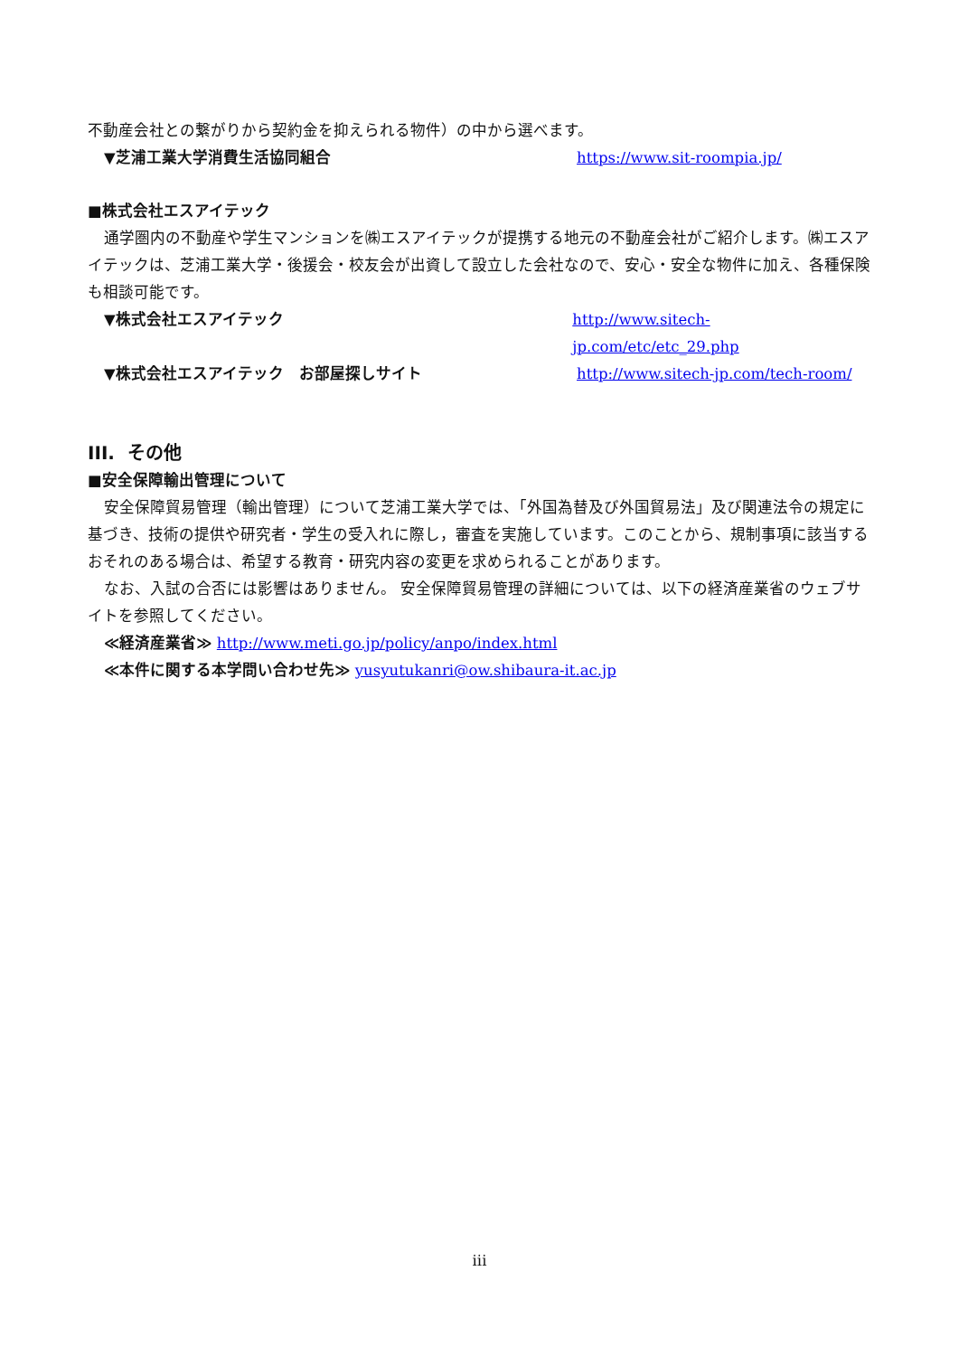不動産会社との繋がりから契約金を抑えられる物件）の中から選べます。
▼芝浦工業大学消費生活協同組合 https://www.sit-roompia.jp/
■株式会社エスアイテック
通学圏内の不動産や学生マンションを㈱エスアイテックが提携する地元の不動産会社がご紹介します。㈱エスアイテックは、芝浦工業大学・後援会・校友会が出資して設立した会社なので、安心・安全な物件に加え、各種保険も相談可能です。
▼株式会社エスアイテック http://www.sitech-jp.com/etc/etc_29.php
▼株式会社エスアイテック　お部屋探しサイト http://www.sitech-jp.com/tech-room/
III. その他
■安全保障輸出管理について
安全保障貿易管理（輸出管理）について芝浦工業大学では、「外国為替及び外国貿易法」及び関連法令の規定に基づき、技術の提供や研究者・学生の受入れに際し，審査を実施しています。このことから、規制事項に該当するおそれのある場合は、希望する教育・研究内容の変更を求められることがあります。
なお、入試の合否には影響はありません。 安全保障貿易管理の詳細については、以下の経済産業省のウェブサイトを参照してください。
≪経済産業省≫ http://www.meti.go.jp/policy/anpo/index.html
≪本件に関する本学問い合わせ先≫ yusyutukanri@ow.shibaura-it.ac.jp
iii